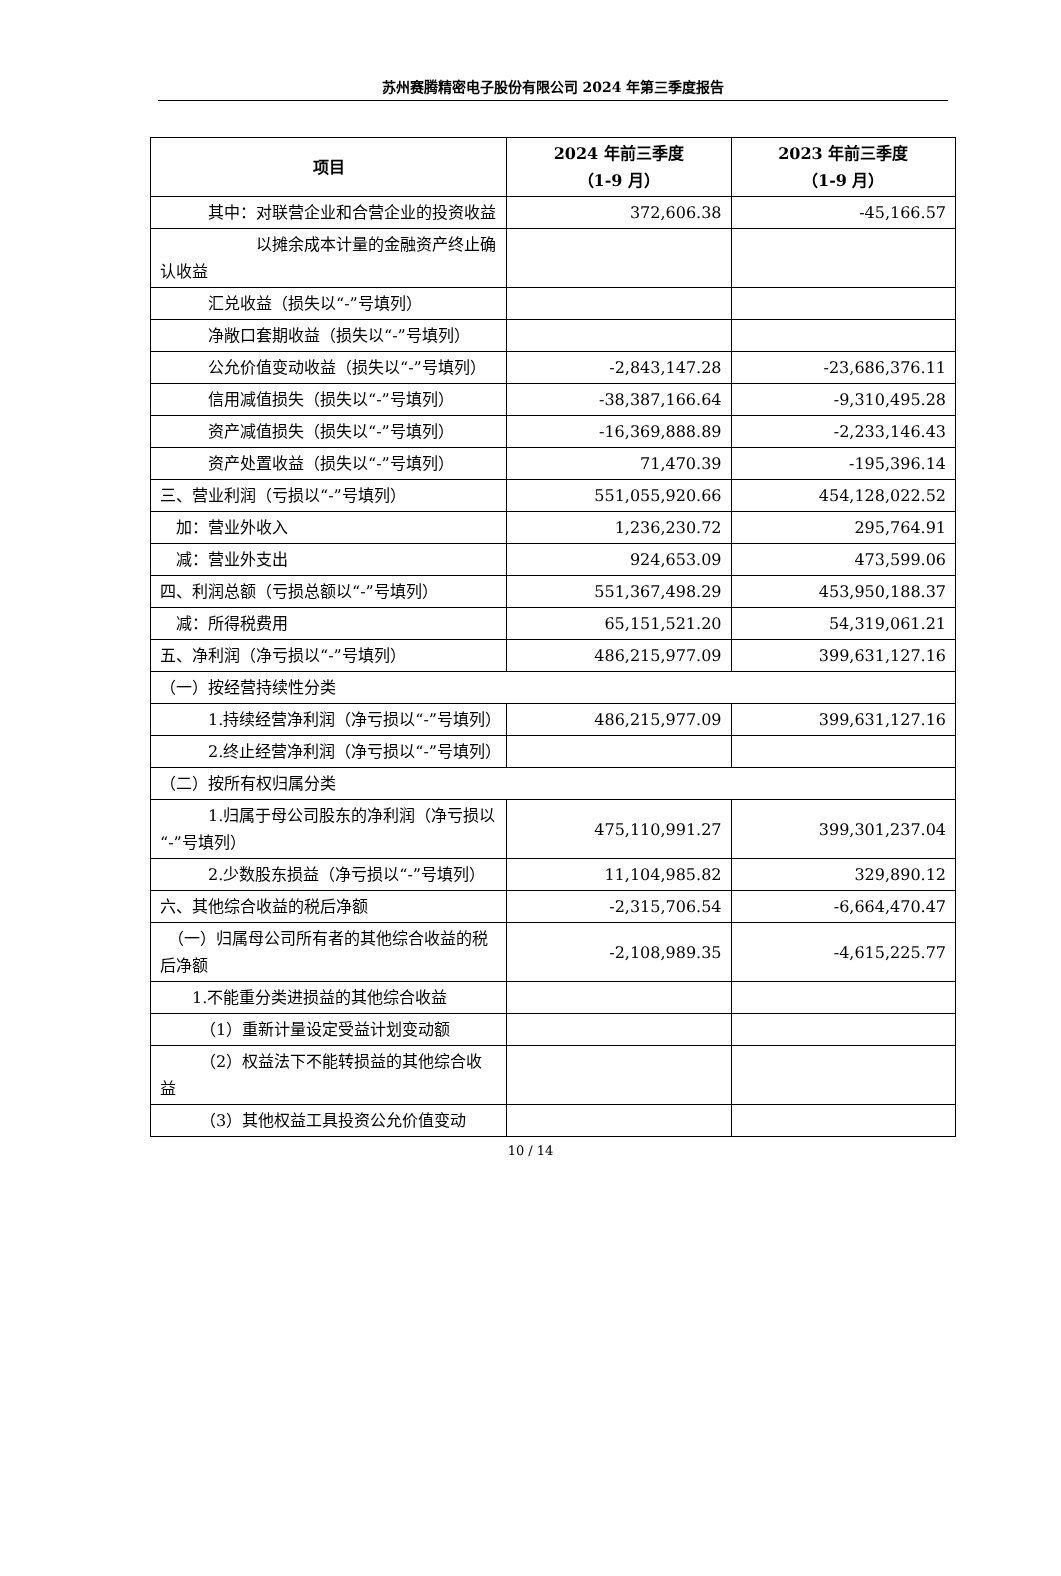苏州赛腾精密电子股份有限公司 2024 年第三季度报告
| 项目 | 2024 年前三季度 （1-9 月） | 2023 年前三季度 （1-9 月） |
| --- | --- | --- |
| 其中：对联营企业和合营企业的投资收益 | 372,606.38 | -45,166.57 |
| 以摊余成本计量的金融资产终止确认收益 | | |
| 汇兑收益（损失以“-”号填列） | | |
| 净敞口套期收益（损失以“-”号填列） | | |
| 公允价值变动收益（损失以“-”号填列） | -2,843,147.28 | -23,686,376.11 |
| 信用减值损失（损失以“-”号填列） | -38,387,166.64 | -9,310,495.28 |
| 资产减值损失（损失以“-”号填列） | -16,369,888.89 | -2,233,146.43 |
| 资产处置收益（损失以“-”号填列） | 71,470.39 | -195,396.14 |
| 三、营业利润（亏损以“-”号填列） | 551,055,920.66 | 454,128,022.52 |
| 加：营业外收入 | 1,236,230.72 | 295,764.91 |
| 减：营业外支出 | 924,653.09 | 473,599.06 |
| 四、利润总额（亏损总额以“-”号填列） | 551,367,498.29 | 453,950,188.37 |
| 减：所得税费用 | 65,151,521.20 | 54,319,061.21 |
| 五、净利润（净亏损以“-”号填列） | 486,215,977.09 | 399,631,127.16 |
| （一）按经营持续性分类 | | |
| 1.持续经营净利润（净亏损以“-”号填列） | 486,215,977.09 | 399,631,127.16 |
| 2.终止经营净利润（净亏损以“-”号填列） | | |
| （二）按所有权归属分类 | | |
| 1.归属于母公司股东的净利润（净亏损以“-”号填列） | 475,110,991.27 | 399,301,237.04 |
| 2.少数股东损益（净亏损以“-”号填列） | 11,104,985.82 | 329,890.12 |
| 六、其他综合收益的税后净额 | -2,315,706.54 | -6,664,470.47 |
| （一）归属母公司所有者的其他综合收益的税后净额 | -2,108,989.35 | -4,615,225.77 |
| 1.不能重分类进损益的其他综合收益 | | |
| （1）重新计量设定受益计划变动额 | | |
| （2）权益法下不能转损益的其他综合收益 | | |
| （3）其他权益工具投资公允价值变动 | | |
10 / 14